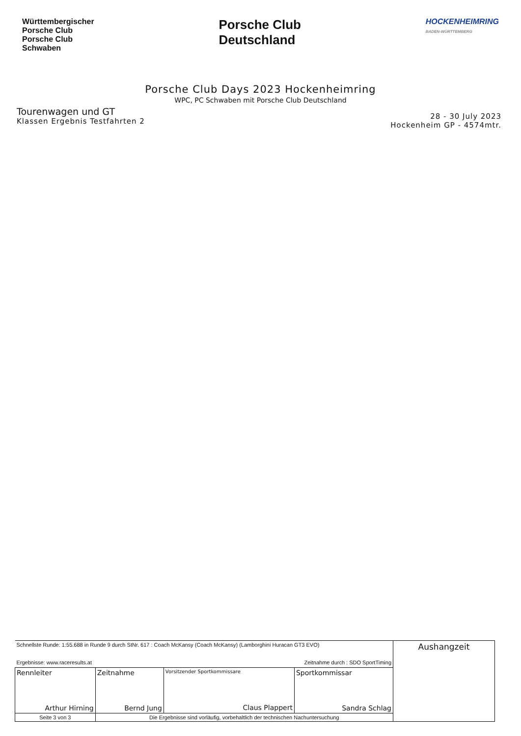Württembergischer
Porsche Club
Porsche Club
Schwaben
Porsche Club
Deutschland
HOCKENHEIMRING
BADEN-WÜRTTEMBERG
Porsche Club Days 2023 Hockenheimring
WPC, PC Schwaben mit Porsche Club Deutschland
Tourenwagen und GT
Klassen Ergebnis Testfahrten 2
28 - 30 July 2023
Hockenheim GP - 4574mtr.
| Schnellste Runde: 1:55.688 in Runde 9 durch StNr. 617 : Coach McKansy (Coach McKansy) (Lamborghini Huracan GT3 EVO) Ergebnisse: www.raceresults.at Zeitnahme durch : SDO SportTiming | | | | Aushangzeit |
| Rennleiter Arthur Hirning | Zeitnahme Bernd Jung | Vorsitzender Sportkommissare Claus Plappert | Sportkommissar Sandra Schlag | |
| Seite 3 von 3 | Die Ergebnisse sind vorläufig, vorbehaltlich der technischen Nachuntersuchung | | | |